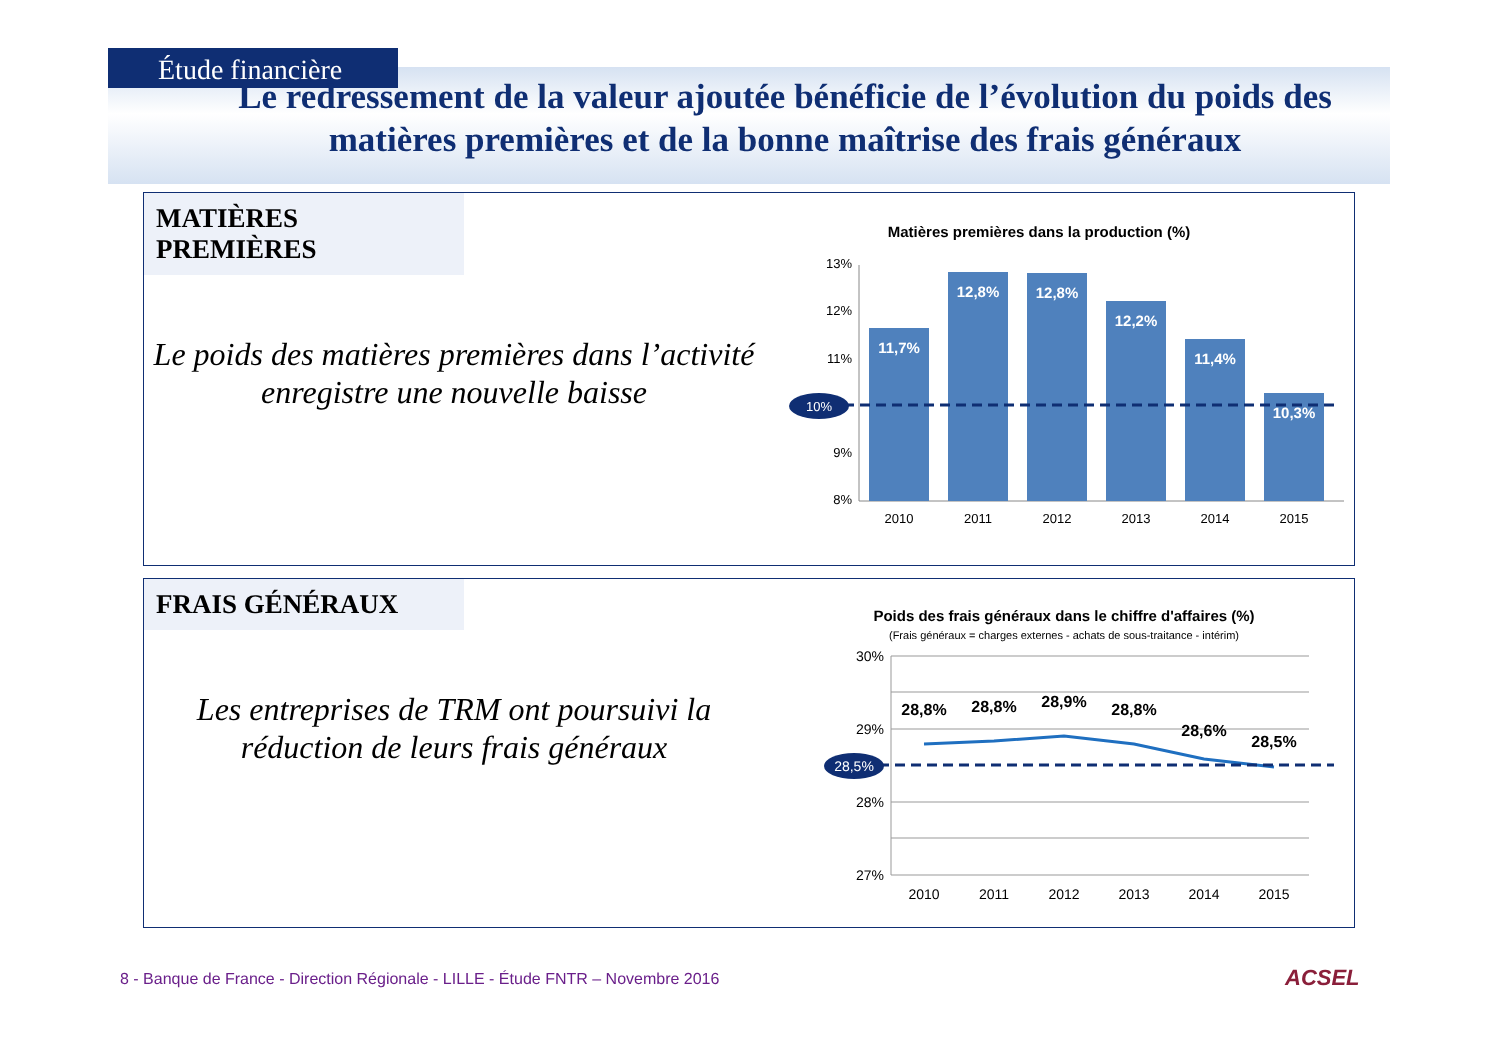Étude financière
Le redressement de la valeur ajoutée bénéficie de l’évolution du poids des matières premières et de la bonne maîtrise des frais généraux
MATIÈRES PREMIÈRES
Le poids des matières premières dans l’activité enregistre une nouvelle baisse
Matières premières dans la production (%)
13%
12%
11%
9%
8%
10%
11,7%
12,8%
12,8%
12,2%
11,4%
10,3%
2010
2011
2012
2013
2014
2015
FRAIS GÉNÉRAUX
Les entreprises de TRM ont poursuivi la réduction de leurs frais généraux
Poids des frais généraux dans le chiffre d'affaires (%)
(Frais généraux = charges externes - achats de sous-traitance - intérim)
30%
29%
28%
27%
28,5%
28,8%
28,8%
28,9%
28,8%
28,6%
28,5%
2010
2011
2012
2013
2014
2015
8 - Banque de France - Direction Régionale - LILLE - Étude FNTR – Novembre 2016
ACSEL